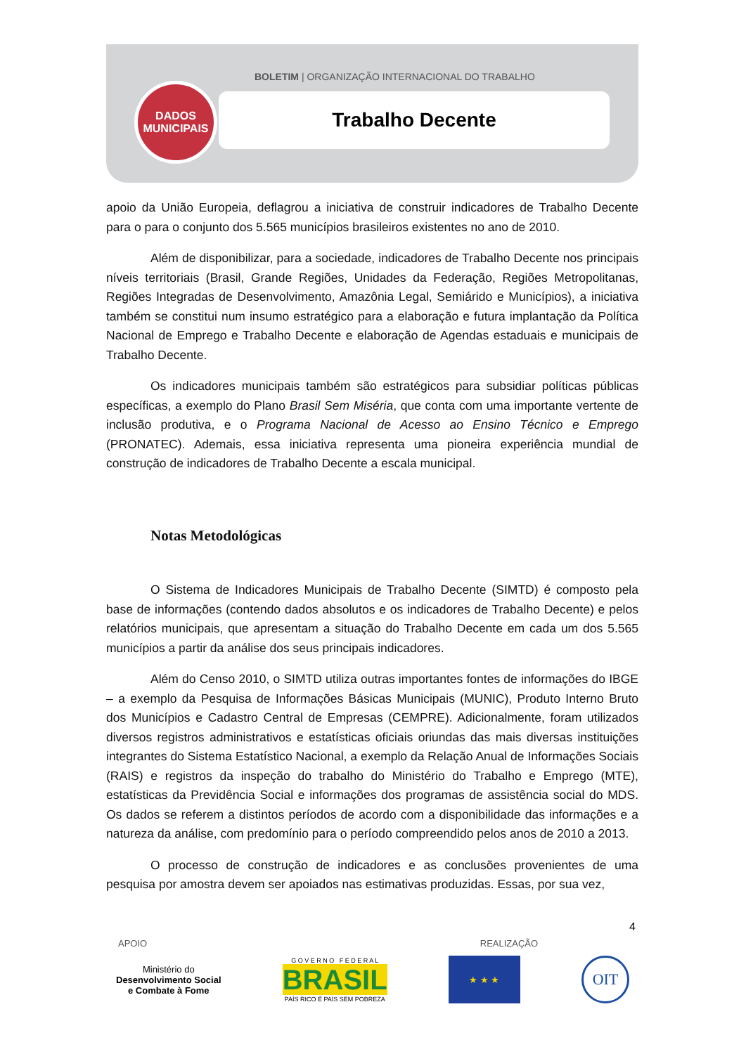DADOS
MUNICIPAIS
BOLETIM | ORGANIZAÇÃO INTERNACIONAL DO TRABALHO
Trabalho Decente
apoio da União Europeia, deflagrou a iniciativa de construir indicadores de Trabalho Decente para o para o conjunto dos 5.565 municípios brasileiros existentes no ano de 2010.
Além de disponibilizar, para a sociedade, indicadores de Trabalho Decente nos principais níveis territoriais (Brasil, Grande Regiões, Unidades da Federação, Regiões Metropolitanas, Regiões Integradas de Desenvolvimento, Amazônia Legal, Semiárido e Municípios), a iniciativa também se constitui num insumo estratégico para a elaboração e futura implantação da Política Nacional de Emprego e Trabalho Decente e elaboração de Agendas estaduais e municipais de Trabalho Decente.
Os indicadores municipais também são estratégicos para subsidiar políticas públicas específicas, a exemplo do Plano Brasil Sem Miséria, que conta com uma importante vertente de inclusão produtiva, e o Programa Nacional de Acesso ao Ensino Técnico e Emprego (PRONATEC). Ademais, essa iniciativa representa uma pioneira experiência mundial de construção de indicadores de Trabalho Decente a escala municipal.
Notas Metodológicas
O Sistema de Indicadores Municipais de Trabalho Decente (SIMTD) é composto pela base de informações (contendo dados absolutos e os indicadores de Trabalho Decente) e pelos relatórios municipais, que apresentam a situação do Trabalho Decente em cada um dos 5.565 municípios a partir da análise dos seus principais indicadores.
Além do Censo 2010, o SIMTD utiliza outras importantes fontes de informações do IBGE – a exemplo da Pesquisa de Informações Básicas Municipais (MUNIC), Produto Interno Bruto dos Municípios e Cadastro Central de Empresas (CEMPRE). Adicionalmente, foram utilizados diversos registros administrativos e estatísticas oficiais oriundas das mais diversas instituições integrantes do Sistema Estatístico Nacional, a exemplo da Relação Anual de Informações Sociais (RAIS) e registros da inspeção do trabalho do Ministério do Trabalho e Emprego (MTE), estatísticas da Previdência Social e informações dos programas de assistência social do MDS. Os dados se referem a distintos períodos de acordo com a disponibilidade das informações e a natureza da análise, com predomínio para o período compreendido pelos anos de 2010 a 2013.
O processo de construção de indicadores e as conclusões provenientes de uma pesquisa por amostra devem ser apoiados nas estimativas produzidas. Essas, por sua vez,
4
APOIO REALIZAÇÃO
Ministério do
Desenvolvimento Social
e Combate à Fome
G O V E R N O F E D E R A L
BRASIL
PAÍS RICO É PAÍS SEM POBREZA
★ ★ ★
OIT